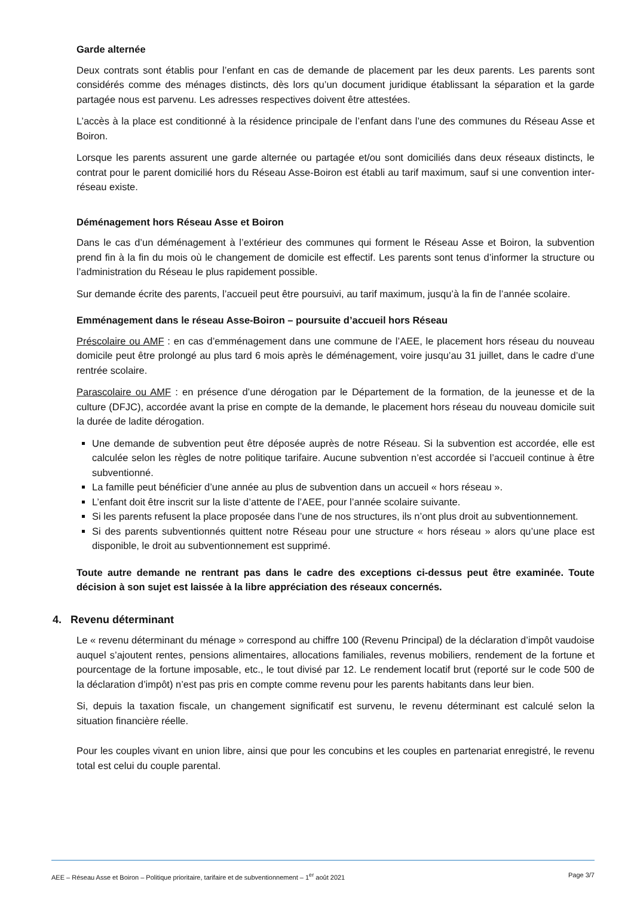Garde alternée
Deux contrats sont établis pour l’enfant en cas de demande de placement par les deux parents. Les parents sont considérés comme des ménages distincts, dès lors qu’un document juridique établissant la séparation et la garde partagée nous est parvenu. Les adresses respectives doivent être attestées.
L’accès à la place est conditionné à la résidence principale de l’enfant dans l’une des communes du Réseau Asse et Boiron.
Lorsque les parents assurent une garde alternée ou partagée et/ou sont domiciliés dans deux réseaux distincts, le contrat pour le parent domicilié hors du Réseau Asse-Boiron est établi au tarif maximum, sauf si une convention inter-réseau existe.
Déménagement hors Réseau Asse et Boiron
Dans le cas d’un déménagement à l’extérieur des communes qui forment le Réseau Asse et Boiron, la subvention prend fin à la fin du mois où le changement de domicile est effectif. Les parents sont tenus d’informer la structure ou l’administration du Réseau le plus rapidement possible.
Sur demande écrite des parents, l’accueil peut être poursuivi, au tarif maximum, jusqu’à la fin de l’année scolaire.
Emménagement dans le réseau Asse-Boiron – poursuite d’accueil hors Réseau
Préscolaire ou AMF : en cas d’emménagement dans une commune de l’AEE, le placement hors réseau du nouveau domicile peut être prolongé au plus tard 6 mois après le déménagement, voire jusqu’au 31 juillet, dans le cadre d’une rentrée scolaire.
Parascolaire ou AMF : en présence d’une dérogation par le Département de la formation, de la jeunesse et de la culture (DFJC), accordée avant la prise en compte de la demande, le placement hors réseau du nouveau domicile suit la durée de ladite dérogation.
Une demande de subvention peut être déposée auprès de notre Réseau. Si la subvention est accordée, elle est calculée selon les règles de notre politique tarifaire. Aucune subvention n’est accordée si l’accueil continue à être subventionné.
La famille peut bénéficier d’une année au plus de subvention dans un accueil « hors réseau ».
L’enfant doit être inscrit sur la liste d’attente de l’AEE, pour l’année scolaire suivante.
Si les parents refusent la place proposée dans l’une de nos structures, ils n’ont plus droit au subventionnement.
Si des parents subventionnés quittent notre Réseau pour une structure « hors réseau » alors qu’une place est disponible, le droit au subventionnement est supprimé.
Toute autre demande ne rentrant pas dans le cadre des exceptions ci-dessus peut être examinée. Toute décision à son sujet est laissée à la libre appréciation des réseaux concernés.
4. Revenu déterminant
Le « revenu déterminant du ménage » correspond au chiffre 100 (Revenu Principal) de la déclaration d’impôt vaudoise auquel s’ajoutent rentes, pensions alimentaires, allocations familiales, revenus mobiliers, rendement de la fortune et pourcentage de la fortune imposable, etc., le tout divisé par 12. Le rendement locatif brut (reporté sur le code 500 de la déclaration d’impôt) n’est pas pris en compte comme revenu pour les parents habitants dans leur bien.
Si, depuis la taxation fiscale, un changement significatif est survenu, le revenu déterminant est calculé selon la situation financière réelle.
Pour les couples vivant en union libre, ainsi que pour les concubins et les couples en partenariat enregistré, le revenu total est celui du couple parental.
AEE – Réseau Asse et Boiron – Politique prioritaire, tarifaire et de subventionnement – 1<sup>er</sup> août 2021 Page 3/7